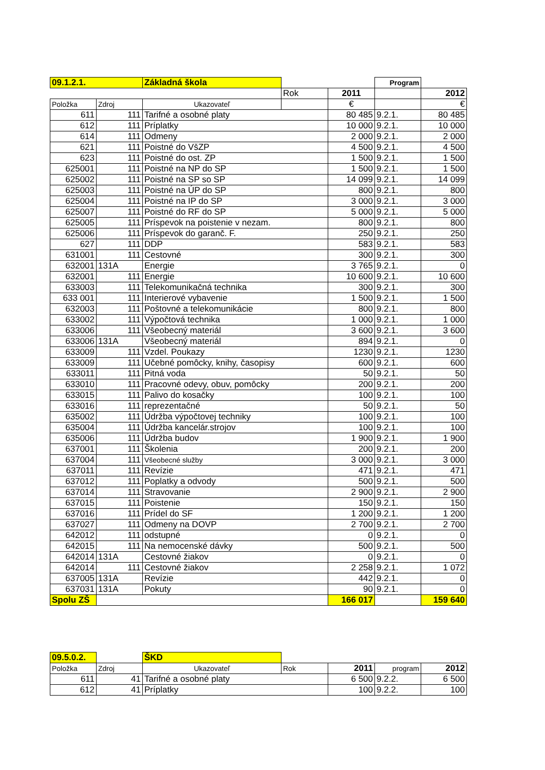| 09.1.2.1. | | Základná škola | | | Program | |
| | | | Rok | 2011 | | 2012 |
| Položka | Zdroj | Ukazovateľ | | € | | € |
| 611 | 111 | Tarifné a osobné platy | | 80 485 | 9.2.1. | 80 485 |
| 612 | 111 | Príplatky | | 10 000 | 9.2.1. | 10 000 |
| 614 | 111 | Odmeny | | 2 000 | 9.2.1. | 2 000 |
| 621 | 111 | Poistné do VšZP | | 4 500 | 9.2.1. | 4 500 |
| 623 | 111 | Poistné do ost. ZP | | 1 500 | 9.2.1. | 1 500 |
| 625001 | 111 | Poistné na NP do SP | | 1 500 | 9.2.1. | 1 500 |
| 625002 | 111 | Poistné na SP so SP | | 14 099 | 9.2.1. | 14 099 |
| 625003 | 111 | Poistné na ÚP do SP | | 800 | 9.2.1. | 800 |
| 625004 | 111 | Poistné na IP do SP | | 3 000 | 9.2.1. | 3 000 |
| 625007 | 111 | Poistné do RF do SP | | 5 000 | 9.2.1. | 5 000 |
| 625005 | 111 | Príspevok na poistenie v nezam. | | 800 | 9.2.1. | 800 |
| 625006 | 111 | Príspevok do garanč. F. | | 250 | 9.2.1. | 250 |
| 627 | 111 | DDP | | 583 | 9.2.1. | 583 |
| 631001 | 111 | Cestovné | | 300 | 9.2.1. | 300 |
| 632001 | 131A | Energie | | 3 765 | 9.2.1. | 0 |
| 632001 | 111 | Energie | | 10 600 | 9.2.1. | 10 600 |
| 633003 | 111 | Telekomunikačná technika | | 300 | 9.2.1. | 300 |
| 633 001 | 111 | Interierové vybavenie | | 1 500 | 9.2.1. | 1 500 |
| 632003 | 111 | Poštovné a telekomunikácie | | 800 | 9.2.1. | 800 |
| 633002 | 111 | Výpočtová technika | | 1 000 | 9.2.1. | 1 000 |
| 633006 | 111 | Všeobecný materiál | | 3 600 | 9.2.1. | 3 600 |
| 633006 | 131A | Všeobecný materiál | | 894 | 9.2.1. | 0 |
| 633009 | 111 | Vzdel. Poukazy | | 1230 | 9.2.1. | 1230 |
| 633009 | 111 | Učebné pomôcky, knihy, časopisy | | 600 | 9.2.1. | 600 |
| 633011 | 111 | Pitná voda | | 50 | 9.2.1. | 50 |
| 633010 | 111 | Pracovné odevy, obuv, pomôcky | | 200 | 9.2.1. | 200 |
| 633015 | 111 | Palivo do kosačky | | 100 | 9.2.1. | 100 |
| 633016 | 111 | reprezentačné | | 50 | 9.2.1. | 50 |
| 635002 | 111 | Údržba výpočtovej techniky | | 100 | 9.2.1. | 100 |
| 635004 | 111 | Údržba kancelár.strojov | | 100 | 9.2.1. | 100 |
| 635006 | 111 | Údržba budov | | 1 900 | 9.2.1. | 1 900 |
| 637001 | 111 | Školenia | | 200 | 9.2.1. | 200 |
| 637004 | 111 | Všeobecné služby | | 3 000 | 9.2.1. | 3 000 |
| 637011 | 111 | Revízie | | 471 | 9.2.1. | 471 |
| 637012 | 111 | Poplatky a odvody | | 500 | 9.2.1. | 500 |
| 637014 | 111 | Stravovanie | | 2 900 | 9.2.1. | 2 900 |
| 637015 | 111 | Poistenie | | 150 | 9.2.1. | 150 |
| 637016 | 111 | Prídel do SF | | 1 200 | 9.2.1. | 1 200 |
| 637027 | 111 | Odmeny na DOVP | | 2 700 | 9.2.1. | 2 700 |
| 642012 | 111 | odstupné | | 0 | 9.2.1. | 0 |
| 642015 | 111 | Na nemocenské dávky | | 500 | 9.2.1. | 500 |
| 642014 | 131A | Cestovné žiakov | | 0 | 9.2.1. | 0 |
| 642014 | 111 | Cestovné žiakov | | 2 258 | 9.2.1. | 1 072 |
| 637005 | 131A | Revízie | | 442 | 9.2.1. | 0 |
| 637031 | 131A | Pokuty | | 90 | 9.2.1. | 0 |
| Spolu ZŠ | | | | 166 017 | | 159 640 |
| 09.5.0.2. | | ŠKD | | | | |
| Položka | Zdroj | Ukazovateľ | Rok | 2011 | program | 2012 |
| 611 | 41 | Tarifné a osobné platy | | 6 500 | 9.2.2. | 6 500 |
| 612 | 41 | Príplatky | | 100 | 9.2.2. | 100 |